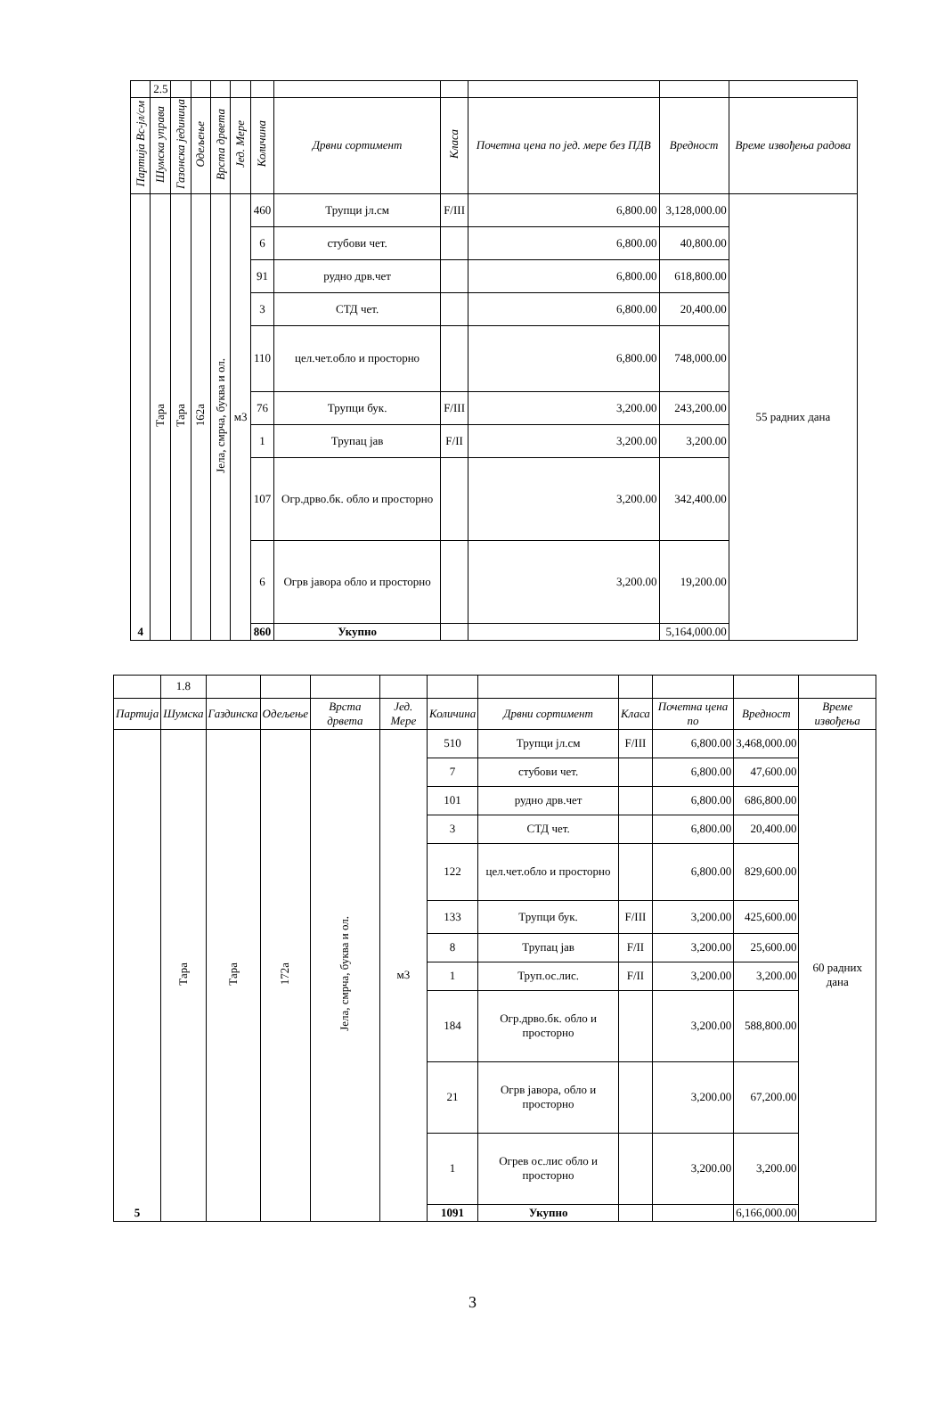| | 2.5 | | | | | | | | | | |
| Партија Вс-јл/см | Шумска управа | Газонска јединица | Одељење | Врста дрвета | Јед. Мере | Количина | Дрвни сортимент | Класа | Почетна цена по јед. мере без ПДВ | Вредност | Време извођења радова |
| 4 | Тара | Тара | 162а | Јела, смрча, буква и ол. | м3 | 460 | Трупци јл.см | F/III | 6,800.00 | 3,128,000.00 | 55 радних дана |
| | | | | | | 6 | стубови чет. | | 6,800.00 | 40,800.00 | |
| | | | | | | 91 | рудно дрв.чет | | 6,800.00 | 618,800.00 | |
| | | | | | | 3 | СТД чет. | | 6,800.00 | 20,400.00 | |
| | | | | | | 110 | цел.чет.обло и просторно | | 6,800.00 | 748,000.00 | |
| | | | | | | 76 | Трупци бук. | F/III | 3,200.00 | 243,200.00 | |
| | | | | | | 1 | Трупац јав | F/II | 3,200.00 | 3,200.00 | |
| | | | | | | 107 | Огр.дрво.бк. обло и просторно | | 3,200.00 | 342,400.00 | |
| | | | | | | 6 | Огрв јавора обло и просторно | | 3,200.00 | 19,200.00 | |
| | | | | | | 860 | Укупно | | | 5,164,000.00 | |
| | 1.8 | | | | | | | | | | |
| Партија | Шумска | Газдинска | Одељење | Врста дрвета | Јед. Мере | Количина | Дрвни сортимент | Класа | Почетна цена по | Вредност | Време извођења |
| 5 | Тара | Тара | 172а | Јела, смрча, буква и ол. | м3 | 510 | Трупци јл.см | F/III | 6,800.00 | 3,468,000.00 | 60 радних дана |
| | | | | | | 7 | стубови чет. | | 6,800.00 | 47,600.00 | |
| | | | | | | 101 | рудно дрв.чет | | 6,800.00 | 686,800.00 | |
| | | | | | | 3 | СТД чет. | | 6,800.00 | 20,400.00 | |
| | | | | | | 122 | цел.чет.обло и просторно | | 6,800.00 | 829,600.00 | |
| | | | | | | 133 | Трупци бук. | F/III | 3,200.00 | 425,600.00 | |
| | | | | | | 8 | Трупац јав | F/II | 3,200.00 | 25,600.00 | |
| | | | | | | 1 | Труп.ос.лис. | F/II | 3,200.00 | 3,200.00 | |
| | | | | | | 184 | Огр.дрво.бк. обло и просторно | | 3,200.00 | 588,800.00 | |
| | | | | | | 21 | Огрв јавора, обло и просторно | | 3,200.00 | 67,200.00 | |
| | | | | | | 1 | Огрев ос.лис обло и просторно | | 3,200.00 | 3,200.00 | |
| | | | | | | 1091 | Укупно | | | 6,166,000.00 | |
3